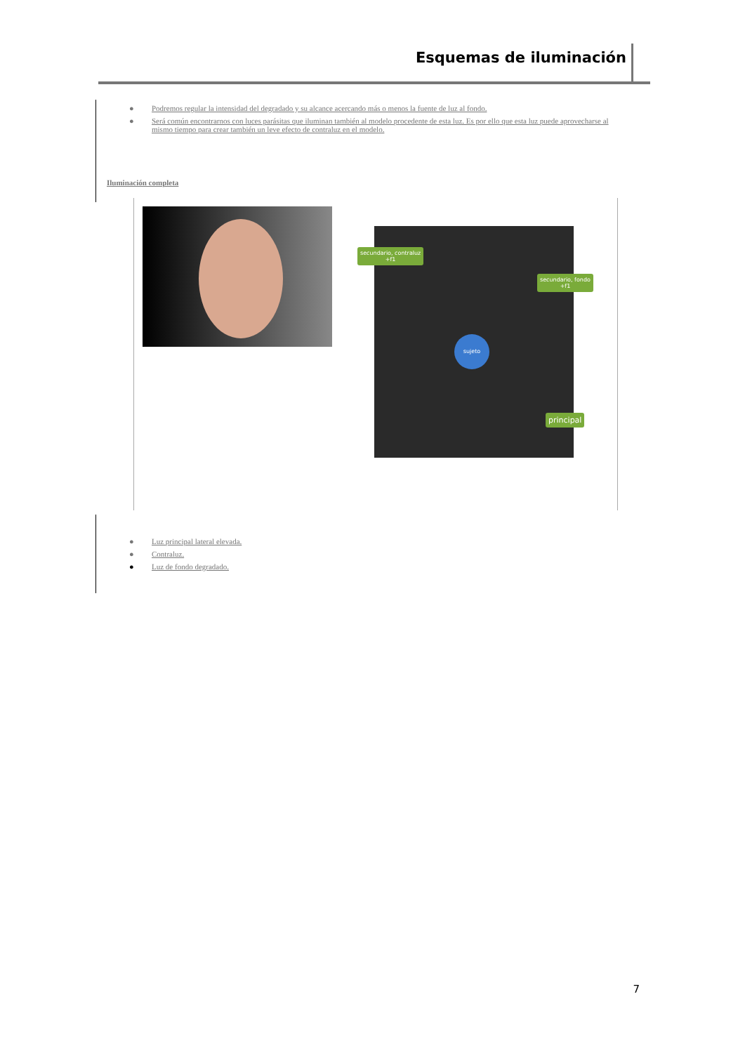Esquemas de iluminación
● Podremos regular la intensidad del degradado y su alcance acercando más o menos la fuente de luz al fondo.
● Será común encontrarnos con luces parásitas que iluminan también al modelo procedente de esta luz. Es por ello que esta luz puede aprovecharse al mismo tiempo para crear también un leve efecto de contraluz en el modelo.
Iluminación completa
secundario, contraluz
+f1
secundario, fondo
+f1
sujeto
principal
● Luz principal lateral elevada.
● Contraluz.
● Luz de fondo degradado.
7